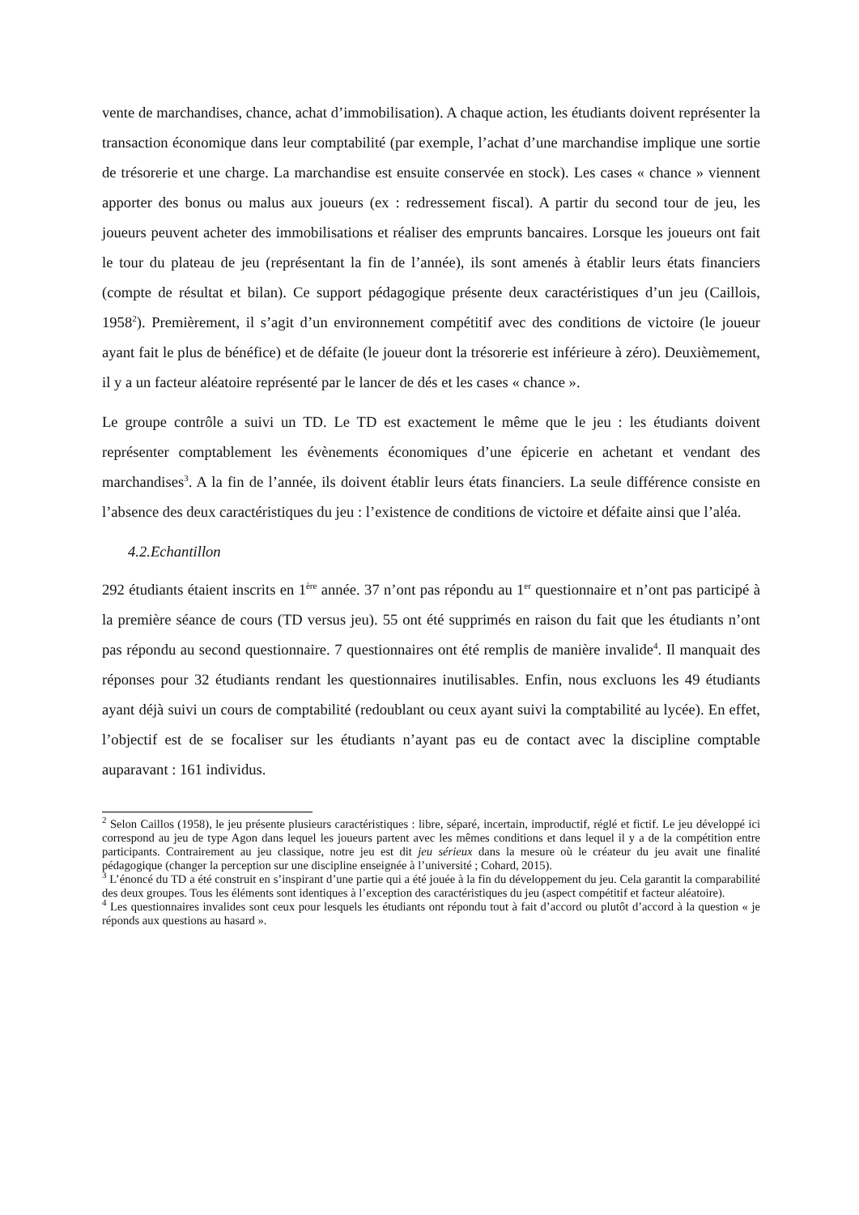vente de marchandises, chance, achat d’immobilisation). A chaque action, les étudiants doivent représenter la transaction économique dans leur comptabilité (par exemple, l’achat d’une marchandise implique une sortie de trésorerie et une charge. La marchandise est ensuite conservée en stock). Les cases « chance » viennent apporter des bonus ou malus aux joueurs (ex : redressement fiscal). A partir du second tour de jeu, les joueurs peuvent acheter des immobilisations et réaliser des emprunts bancaires. Lorsque les joueurs ont fait le tour du plateau de jeu (représentant la fin de l’année), ils sont amenés à établir leurs états financiers (compte de résultat et bilan). Ce support pédagogique présente deux caractéristiques d’un jeu (Caillois, 1958<sup>2</sup>). Premièrement, il s’agit d’un environnement compétitif avec des conditions de victoire (le joueur ayant fait le plus de bénéfice) et de défaite (le joueur dont la trésorerie est inférieure à zéro). Deuxièmement, il y a un facteur aléatoire représenté par le lancer de dés et les cases « chance ».
Le groupe contrôle a suivi un TD. Le TD est exactement le même que le jeu : les étudiants doivent représenter comptablement les évènements économiques d’une épicerie en achetant et vendant des marchandises<sup>3</sup>. A la fin de l’année, ils doivent établir leurs états financiers. La seule différence consiste en l’absence des deux caractéristiques du jeu : l’existence de conditions de victoire et défaite ainsi que l’aléa.
4.2.Echantillon
292 étudiants étaient inscrits en 1<sup>ère</sup> année. 37 n’ont pas répondu au 1<sup>er</sup> questionnaire et n’ont pas participé à la première séance de cours (TD versus jeu). 55 ont été supprimés en raison du fait que les étudiants n’ont pas répondu au second questionnaire. 7 questionnaires ont été remplis de manière invalide<sup>4</sup>. Il manquait des réponses pour 32 étudiants rendant les questionnaires inutilisables. Enfin, nous excluons les 49 étudiants ayant déjà suivi un cours de comptabilité (redoublant ou ceux ayant suivi la comptabilité au lycée). En effet, l’objectif est de se focaliser sur les étudiants n’ayant pas eu de contact avec la discipline comptable auparavant : 161 individus.
<sup>2</sup> Selon Caillos (1958), le jeu présente plusieurs caractéristiques : libre, séparé, incertain, improductif, réglé et fictif. Le jeu développé ici correspond au jeu de type Agon dans lequel les joueurs partent avec les mêmes conditions et dans lequel il y a de la compétition entre participants. Contrairement au jeu classique, notre jeu est dit jeu sérieux dans la mesure où le créateur du jeu avait une finalité pédagogique (changer la perception sur une discipline enseignée à l’université ; Cohard, 2015).
<sup>3</sup> L’énoncé du TD a été construit en s’inspirant d’une partie qui a été jouée à la fin du développement du jeu. Cela garantit la comparabilité des deux groupes. Tous les éléments sont identiques à l’exception des caractéristiques du jeu (aspect compétitif et facteur aléatoire).
<sup>4</sup> Les questionnaires invalides sont ceux pour lesquels les étudiants ont répondu tout à fait d’accord ou plutôt d’accord à la question « je réponds aux questions au hasard ».